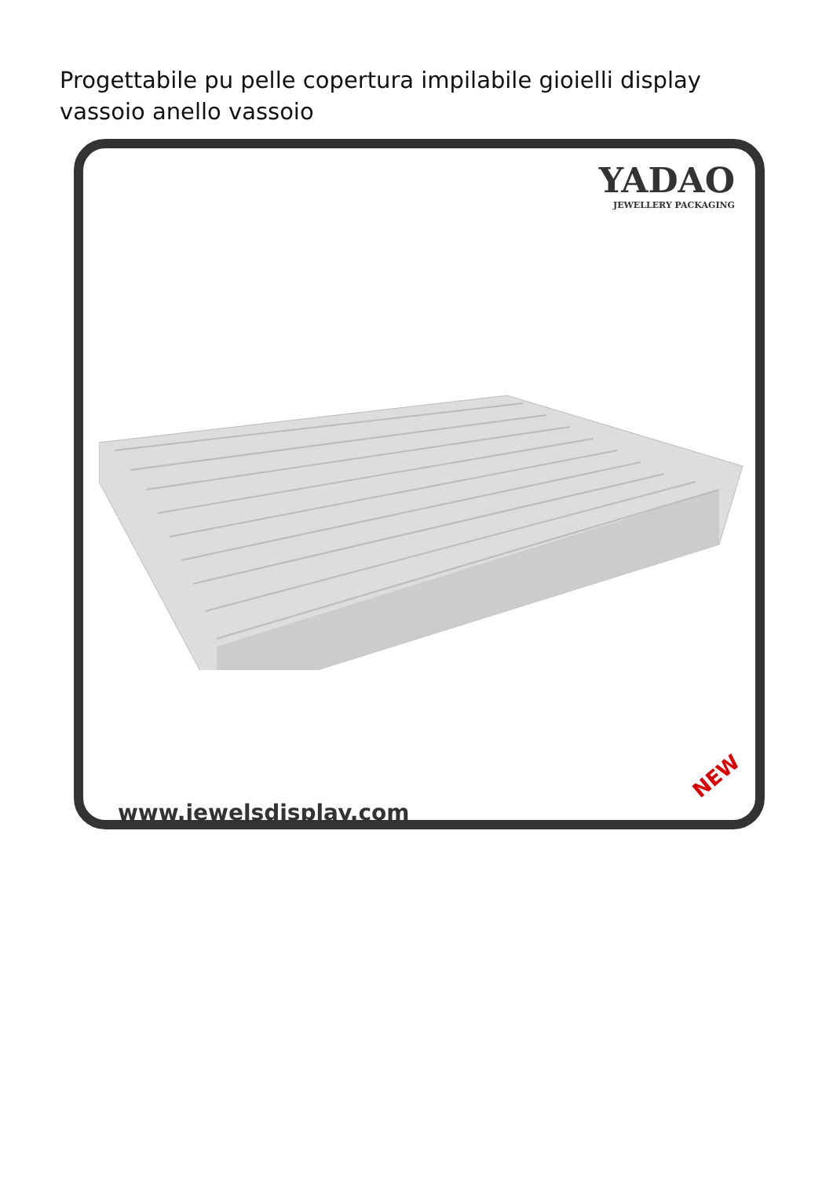Progettabile pu pelle copertura impilabile gioielli display vassoio anello vassoio
YADAO
JEWELLERY PACKAGING
www.jewelsdisplay.com
NEW